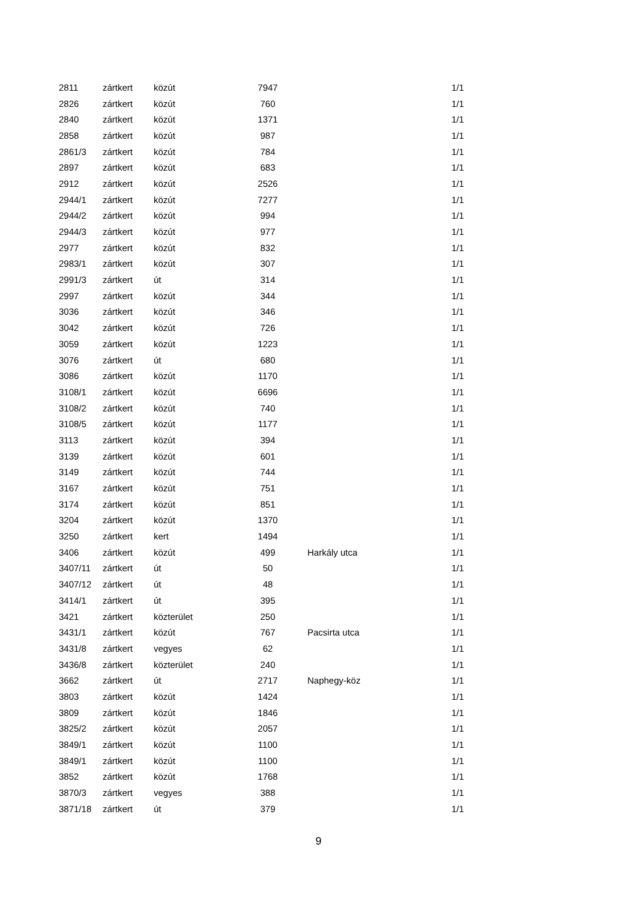| 2811 | zártkert | közút | 7947 | | 1/1 |
| 2826 | zártkert | közút | 760 | | 1/1 |
| 2840 | zártkert | közút | 1371 | | 1/1 |
| 2858 | zártkert | közút | 987 | | 1/1 |
| 2861/3 | zártkert | közút | 784 | | 1/1 |
| 2897 | zártkert | közút | 683 | | 1/1 |
| 2912 | zártkert | közút | 2526 | | 1/1 |
| 2944/1 | zártkert | közút | 7277 | | 1/1 |
| 2944/2 | zártkert | közút | 994 | | 1/1 |
| 2944/3 | zártkert | közút | 977 | | 1/1 |
| 2977 | zártkert | közút | 832 | | 1/1 |
| 2983/1 | zártkert | közút | 307 | | 1/1 |
| 2991/3 | zártkert | út | 314 | | 1/1 |
| 2997 | zártkert | közút | 344 | | 1/1 |
| 3036 | zártkert | közút | 346 | | 1/1 |
| 3042 | zártkert | közút | 726 | | 1/1 |
| 3059 | zártkert | közút | 1223 | | 1/1 |
| 3076 | zártkert | út | 680 | | 1/1 |
| 3086 | zártkert | közút | 1170 | | 1/1 |
| 3108/1 | zártkert | közút | 6696 | | 1/1 |
| 3108/2 | zártkert | közút | 740 | | 1/1 |
| 3108/5 | zártkert | közút | 1177 | | 1/1 |
| 3113 | zártkert | közút | 394 | | 1/1 |
| 3139 | zártkert | közút | 601 | | 1/1 |
| 3149 | zártkert | közút | 744 | | 1/1 |
| 3167 | zártkert | közút | 751 | | 1/1 |
| 3174 | zártkert | közút | 851 | | 1/1 |
| 3204 | zártkert | közút | 1370 | | 1/1 |
| 3250 | zártkert | kert | 1494 | | 1/1 |
| 3406 | zártkert | közút | 499 | Harkály utca | 1/1 |
| 3407/11 | zártkert | út | 50 | | 1/1 |
| 3407/12 | zártkert | út | 48 | | 1/1 |
| 3414/1 | zártkert | út | 395 | | 1/1 |
| 3421 | zártkert | közterület | 250 | | 1/1 |
| 3431/1 | zártkert | közút | 767 | Pacsirta utca | 1/1 |
| 3431/8 | zártkert | vegyes | 62 | | 1/1 |
| 3436/8 | zártkert | közterület | 240 | | 1/1 |
| 3662 | zártkert | út | 2717 | Naphegy-köz | 1/1 |
| 3803 | zártkert | közút | 1424 | | 1/1 |
| 3809 | zártkert | közút | 1846 | | 1/1 |
| 3825/2 | zártkert | közút | 2057 | | 1/1 |
| 3849/1 | zártkert | közút | 1100 | | 1/1 |
| 3849/1 | zártkert | közút | 1100 | | 1/1 |
| 3852 | zártkert | közút | 1768 | | 1/1 |
| 3870/3 | zártkert | vegyes | 388 | | 1/1 |
| 3871/18 | zártkert | út | 379 | | 1/1 |
9